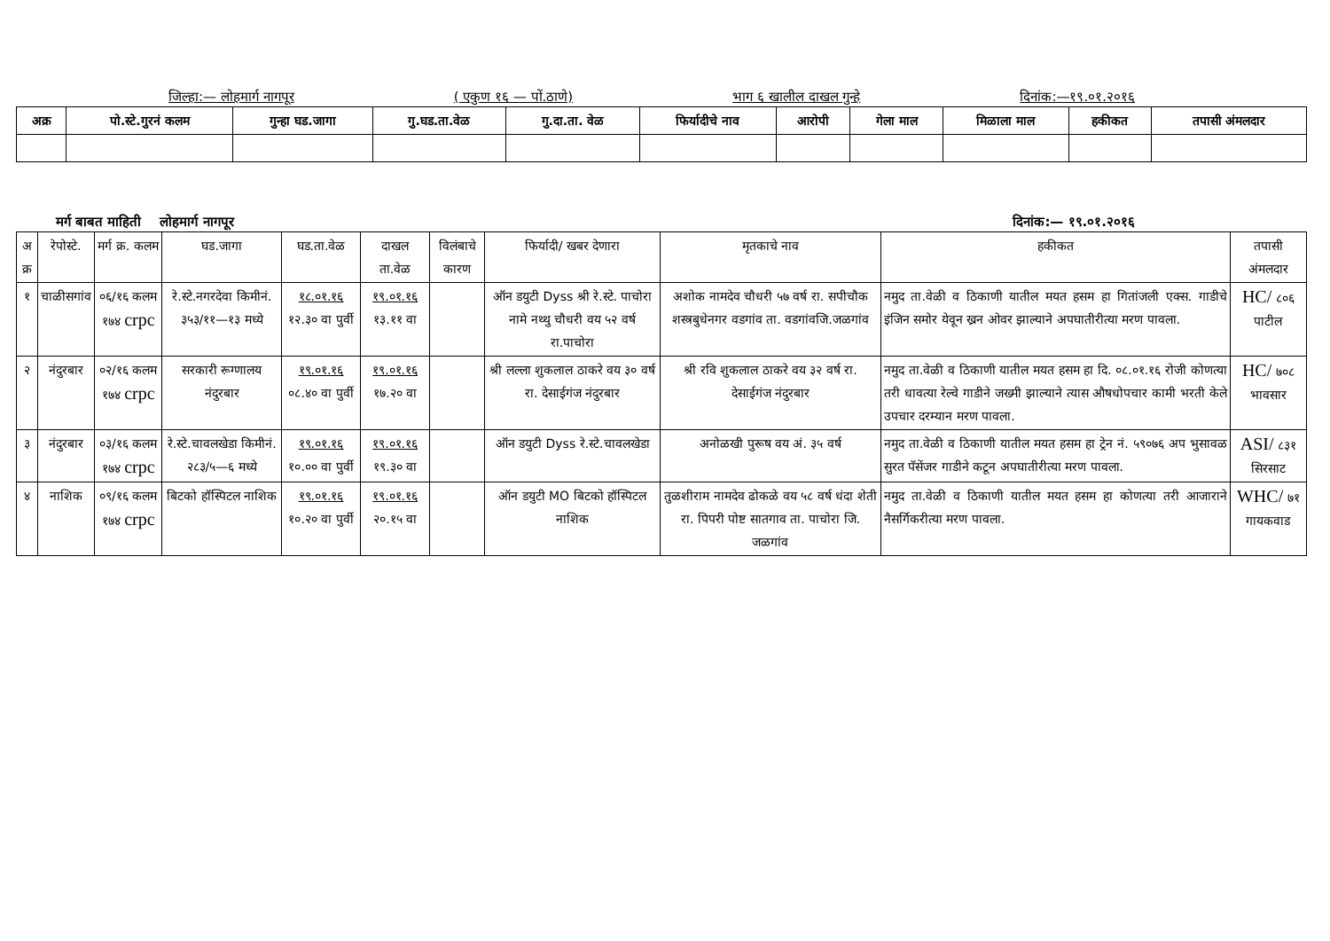जिल्हा:— लोहमार्ग नागपूर ( एकुण १६ — पों.ठाणे) भाग ६ खालील दाखल गुन्हे दिनांक:—१९.०१.२०१६
| अक्र | पो.स्टे.गुरनं कलम | गुन्हा घड.जागा | गु.घड.ता.वेळ | गु.दा.ता. वेळ | फिर्यादीचे नाव | आरोपी | गेला माल | मिळाला माल | हकीकत | तपासी अंमलदार |
| --- | --- | --- | --- | --- | --- | --- | --- | --- | --- | --- |
मर्ग बाबत माहिती लोहमार्ग नागपूर दिनांक:— १९.०१.२०१६
| अ क्र | रेपोस्टे. | मर्ग क्र. कलम | घड.जागा | घड.ता.वेळ | दाखल ता.वेळ | विलंबाचे कारण | फिर्यादी/ खबर देणारा | मृतकाचे नाव | हकीकत | तपासी अंमलदार |
| --- | --- | --- | --- | --- | --- | --- | --- | --- | --- | --- |
| १ | चाळीसगांव | ०६/१६ कलम १७४ crpc | रे.स्टे.नगरदेवा किमीनं. ३५३/११—१३ मध्ये | १८.०१.१६ १२.३० वा पुर्वी | १९.०१.१६ १३.११ वा | | ऑन डयुटी Dyss श्री रे.स्टे. पाचोरा नामे नथ्थु चौधरी वय ५२ वर्ष रा.पाचोरा | अशोक नामदेव चौधरी ५७ वर्ष रा. सपीचौक शस्त्रबुधेनगर वडगांव ता. वडगांवजि.जळगांव | नमुद ता.वेळी व ठिकाणी यातील मयत हसम हा गितांजली एक्स. गाडीचे इंजिन समोर येवून ख्रन ओवर झाल्याने अपघातीरीत्या मरण पावला. | HC/ ८०६ पाटील |
| २ | नंदुरबार | ०२/१६ कलम १७४ crpc | सरकारी रूग्णालय नंदुरबार | १९.०१.१६ ०८.४० वा पुर्वी | १९.०१.१६ १७.२० वा | | श्री लल्ला शुकलाल ठाकरे वय ३० वर्ष रा. देसाईगंज नंदुरबार | श्री रवि शुकलाल ठाकरे वय ३२ वर्ष रा. देसाईगंज नंदुरबार | नमुद ता.वेळी व ठिकाणी यातील मयत हसम हा दि. ०८.०१.१६ रोजी कोणत्या तरी धावत्या रेल्वे गाडीने जख्मी झाल्याने त्यास औषधोपचार कामी भरती केले उपचार दरम्यान मरण पावला. | HC/ ७०८ भावसार |
| ३ | नंदुरबार | ०३/१६ कलम १७४ crpc | रे.स्टे.चावलखेडा किमीनं. २८३/५—६ मध्ये | १९.०१.१६ १०.०० वा पुर्वी | १९.०१.१६ १९.३० वा | | ऑन डयुटी Dyss रे.स्टे.चावलखेडा | अनोळखी पुरूष वय अं. ३५ वर्ष | नमुद ता.वेळी व ठिकाणी यातील मयत हसम हा ट्रेन नं. ५९०७६ अप भुसावळ सुरत पॅसेंजर गाडीने कटून अपघातीरीत्या मरण पावला. | ASI/ ८३१ सिरसाट |
| ४ | नाशिक | ०९/१६ कलम १७४ crpc | बिटको हॉस्पिटल नाशिक | १९.०१.१६ १०.२० वा पुर्वी | १९.०१.१६ २०.१५ वा | | ऑन डयुटी MO बिटको हॉस्पिटल नाशिक | तुळशीराम नामदेव ढोकळे वय ५८ वर्ष धंदा शेती रा. पिपरी पोष्ट सातगाव ता. पाचोरा जि. जळगांव | नमुद ता.वेळी व ठिकाणी यातील मयत हसम हा कोणत्या तरी आजाराने नैसर्गिकरीत्या मरण पावला. | WHC/ ७१ गायकवाड |